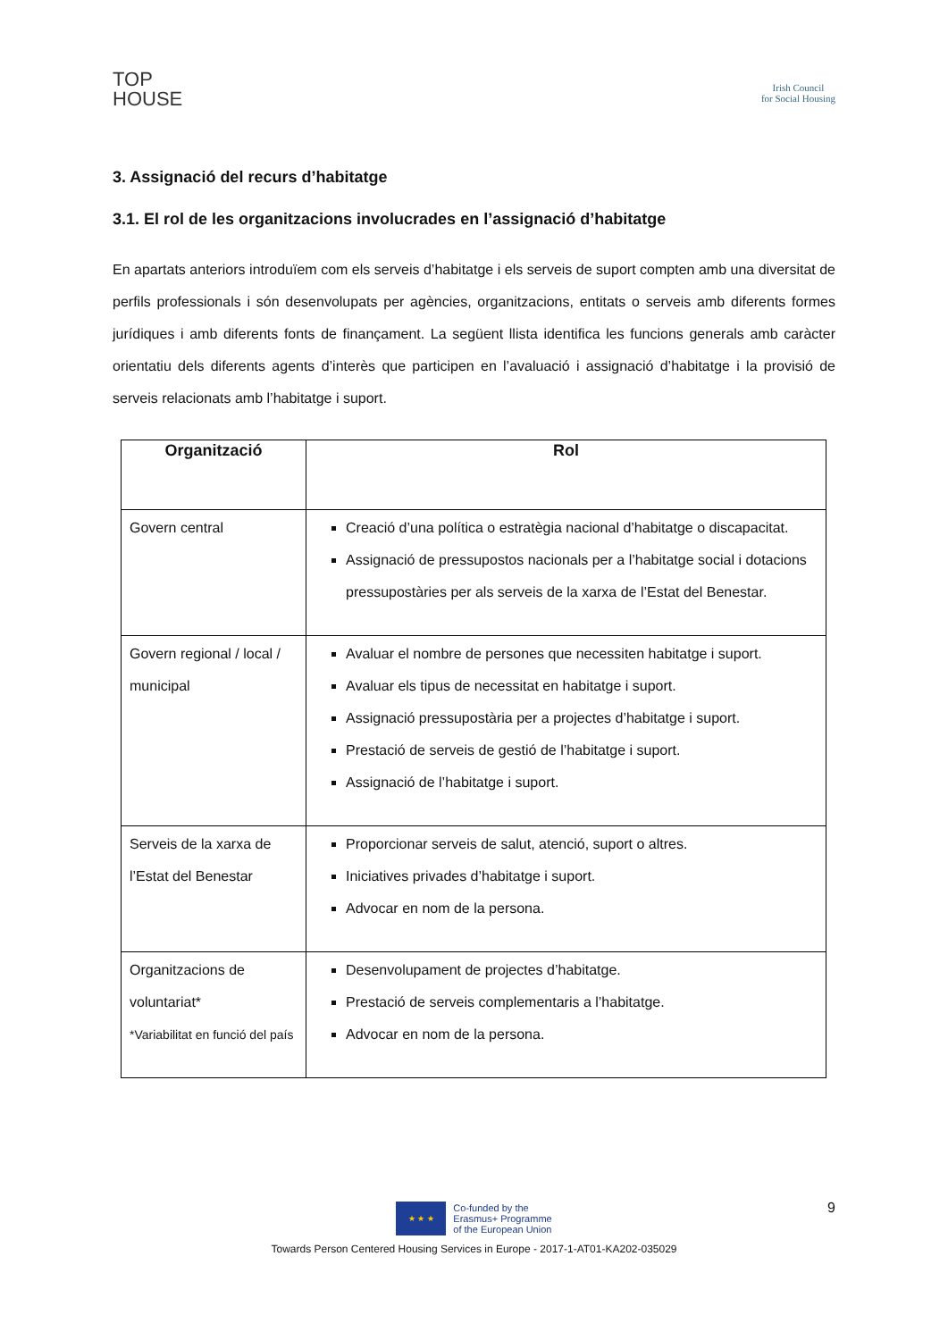TOP
HOUSE
Irish Council
for Social Housing
3. Assignació del recurs d’habitatge
3.1. El rol de les organitzacions involucrades en l’assignació d’habitatge
En apartats anteriors introduïem com els serveis d’habitatge i els serveis de suport compten amb una diversitat de perfils professionals i són desenvolupats per agències, organitzacions, entitats o serveis amb diferents formes jurídiques i amb diferents fonts de finançament. La següent llista identifica les funcions generals amb caràcter orientatiu dels diferents agents d’interès que participen en l’avaluació i assignació d’habitatge i la provisió de serveis relacionats amb l’habitatge i suport.
| Organització | Rol |
| --- | --- |
| Govern central | Creació d’una política o estratègia nacional d’habitatge o discapacitat. Assignació de pressupostos nacionals per a l’habitatge social i dotacions pressupostàries per als serveis de la xarxa de l’Estat del Benestar. |
| Govern regional / local / municipal | Avaluar el nombre de persones que necessiten habitatge i suport. Avaluar els tipus de necessitat en habitatge i suport. Assignació pressupostària per a projectes d’habitatge i suport. Prestació de serveis de gestió de l’habitatge i suport. Assignació de l’habitatge i suport. |
| Serveis de la xarxa de l’Estat del Benestar | Proporcionar serveis de salut, atenció, suport o altres. Iniciatives privades d’habitatge i suport. Advocar en nom de la persona. |
| Organitzacions de voluntariat* *Variabilitat en funció del país | Desenvolupament de projectes d’habitatge. Prestació de serveis complementaris a l’habitatge. Advocar en nom de la persona. |
9
★ ★ ★
Co-funded by the
Erasmus+ Programme
of the European Union
Towards Person Centered Housing Services in Europe - 2017-1-AT01-KA202-035029